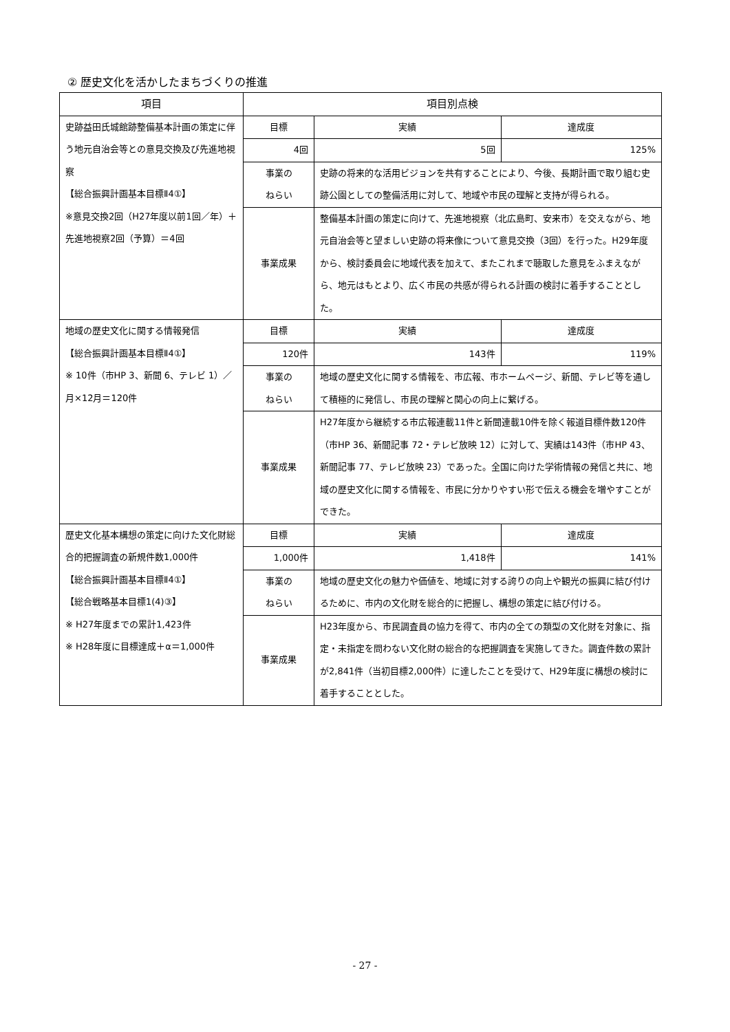② 歴史文化を活かしたまちづくりの推進
| 項目 | 項目別点検 | | | |
| --- | --- | --- | --- | --- |
| 史跡益田氏城館跡整備基本計画の策定に伴う地元自治会等との意見交換及び先進地視察 【総合振興計画基本目標Ⅱ4①】 ※意見交換2回（H27年度以前1回／年）＋先進地視察2回（予算）＝4回 | 目標 | | 実績 | 達成度 |
| | 4回 | | 5回 | 125% |
| | 事業の ねらい | 史跡の将来的な活用ビジョンを共有することにより、今後、長期計画で取り組む史跡公園としての整備活用に対して、地域や市民の理解と支持が得られる。 | | |
| | 事業成果 | 整備基本計画の策定に向けて、先進地視察（北広島町、安来市）を交えながら、地元自治会等と望ましい史跡の将来像について意見交換（3回）を行った。H29年度から、検討委員会に地域代表を加えて、またこれまで聴取した意見をふまえながら、地元はもとより、広く市民の共感が得られる計画の検討に着手することとした。 | | |
| 地域の歴史文化に関する情報発信 【総合振興計画基本目標Ⅱ4①】 ※ 10件（市HP 3、新聞 6、テレビ 1）／月×12月＝120件 | 目標 | | 実績 | 達成度 |
| | 120件 | | 143件 | 119% |
| | 事業の ねらい | 地域の歴史文化に関する情報を、市広報、市ホームページ、新聞、テレビ等を通して積極的に発信し、市民の理解と関心の向上に繋げる。 | | |
| | 事業成果 | H27年度から継続する市広報連載11件と新聞連載10件を除く報道目標件数120件（市HP 36、新聞記事 72・テレビ放映 12）に対して、実績は143件（市HP 43、新聞記事 77、テレビ放映 23）であった。全国に向けた学術情報の発信と共に、地域の歴史文化に関する情報を、市民に分かりやすい形で伝える機会を増やすことができた。 | | |
| 歴史文化基本構想の策定に向けた文化財総合的把握調査の新規件数1,000件 【総合振興計画基本目標Ⅱ4①】 【総合戦略基本目標1(4)③】 ※ H27年度までの累計1,423件 ※ H28年度に目標達成＋α＝1,000件 | 目標 | | 実績 | 達成度 |
| | 1,000件 | | 1,418件 | 141% |
| | 事業の ねらい | 地域の歴史文化の魅力や価値を、地域に対する誇りの向上や観光の振興に結び付けるために、市内の文化財を総合的に把握し、構想の策定に結び付ける。 | | |
| | 事業成果 | H23年度から、市民調査員の協力を得て、市内の全ての類型の文化財を対象に、指定・未指定を問わない文化財の総合的な把握調査を実施してきた。調査件数の累計が2,841件（当初目標2,000件）に達したことを受けて、H29年度に構想の検討に着手することとした。 | | |
- 27 -